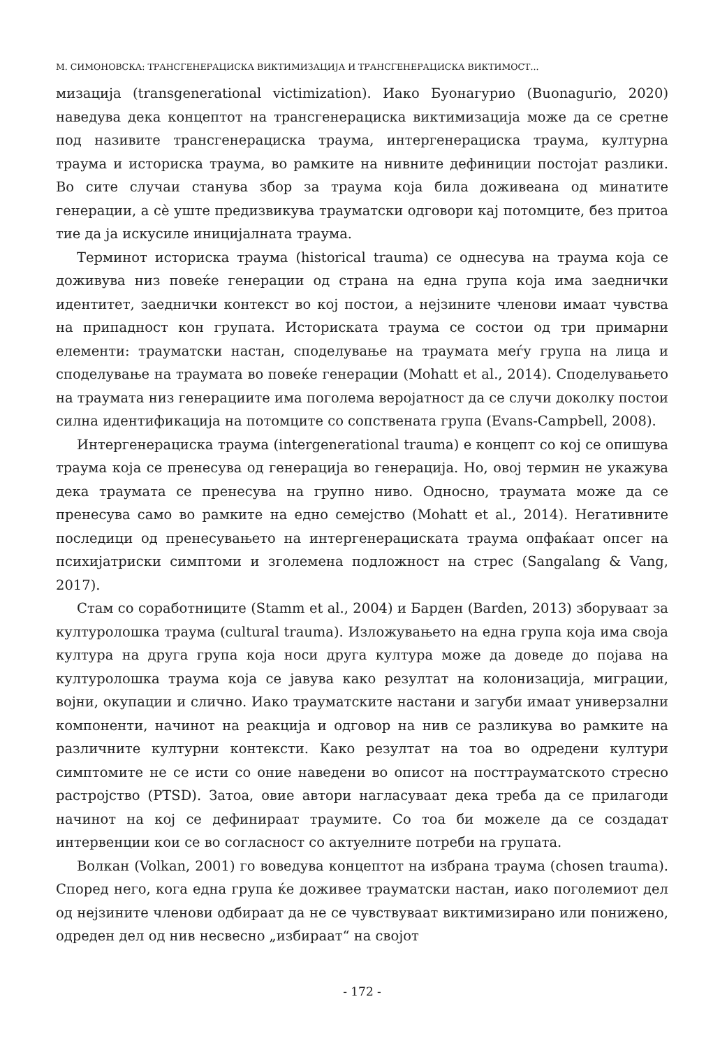М. СИМОНОВСКА: ТРАНСГЕНЕРАЦИСКА ВИКТИМИЗАЦИЈА И ТРАНСГЕНЕРАЦИСКА ВИКТИМОСТ...
мизација (transgenerational victimization). Иако Буонагурио (Buonagurio, 2020) наведува дека концептот на трансгенерациска виктимизација може да се сретне под називите трансгенерациска траума, интергенерациска траума, културна траума и историска траума, во рамките на нивните дефиниции постојат разлики. Во сите случаи станува збор за траума која била доживеана од минатите генерации, а сѐ уште предизвикува трауматски одговори кај потомците, без притоа тие да ја искусиле иницијалната траума.
Терминот историска траума (historical trauma) се однесува на траума која се доживува низ повеќе генерации од страна на една група која има заеднички идентитет, заеднички контекст во кој постои, а нејзините членови имаат чувства на припадност кон групата. Историската траума се состои од три примарни елементи: трауматски настан, споделување на траумата меѓу група на лица и споделување на траумата во повеќе генерации (Mohatt et al., 2014). Споделувањето на траумата низ генерациите има поголема веројатност да се случи доколку постои силна идентификација на потомците со сопствената група (Evans-Campbell, 2008).
Интергенерациска траума (intergenerational trauma) е концепт со кој се опишува траума која се пренесува од генерација во генерација. Но, овој термин не укажува дека траумата се пренесува на групно ниво. Односно, траумата може да се пренесува само во рамките на едно семејство (Mohatt et al., 2014). Негативните последици од пренесувањето на интергенерациската траума опфаќаат опсег на психијатриски симптоми и зголемена подложност на стрес (Sangalang & Vang, 2017).
Стам со соработниците (Stamm et al., 2004) и Барден (Barden, 2013) зборуваат за културолошка траума (cultural trauma). Изложувањето на една група која има своја култура на друга група која носи друга култура може да доведе до појава на културолошка траума која се јавува како резултат на колонизација, миграции, војни, окупации и слично. Иако трауматските настани и загуби имаат универзални компоненти, начинот на реакција и одговор на нив се разликува во рамките на различните културни контексти. Како резултат на тоа во одредени култури симптомите не се исти со оние наведени во описот на посттрауматското стресно растројство (PTSD). Затоа, овие автори нагласуваат дека треба да се прилагоди начинот на кој се дефинираат траумите. Со тоа би можеле да се создадат интервенции кои се во согласност со актуелните потреби на групата.
Волкан (Volkan, 2001) го воведува концептот на избрана траума (chosen trauma). Според него, кога една група ќе доживее трауматски настан, иако поголемиот дел од нејзините членови одбираат да не се чувствуваат виктимизирано или понижено, одреден дел од нив несвесно „избираат“ на својот
- 172 -